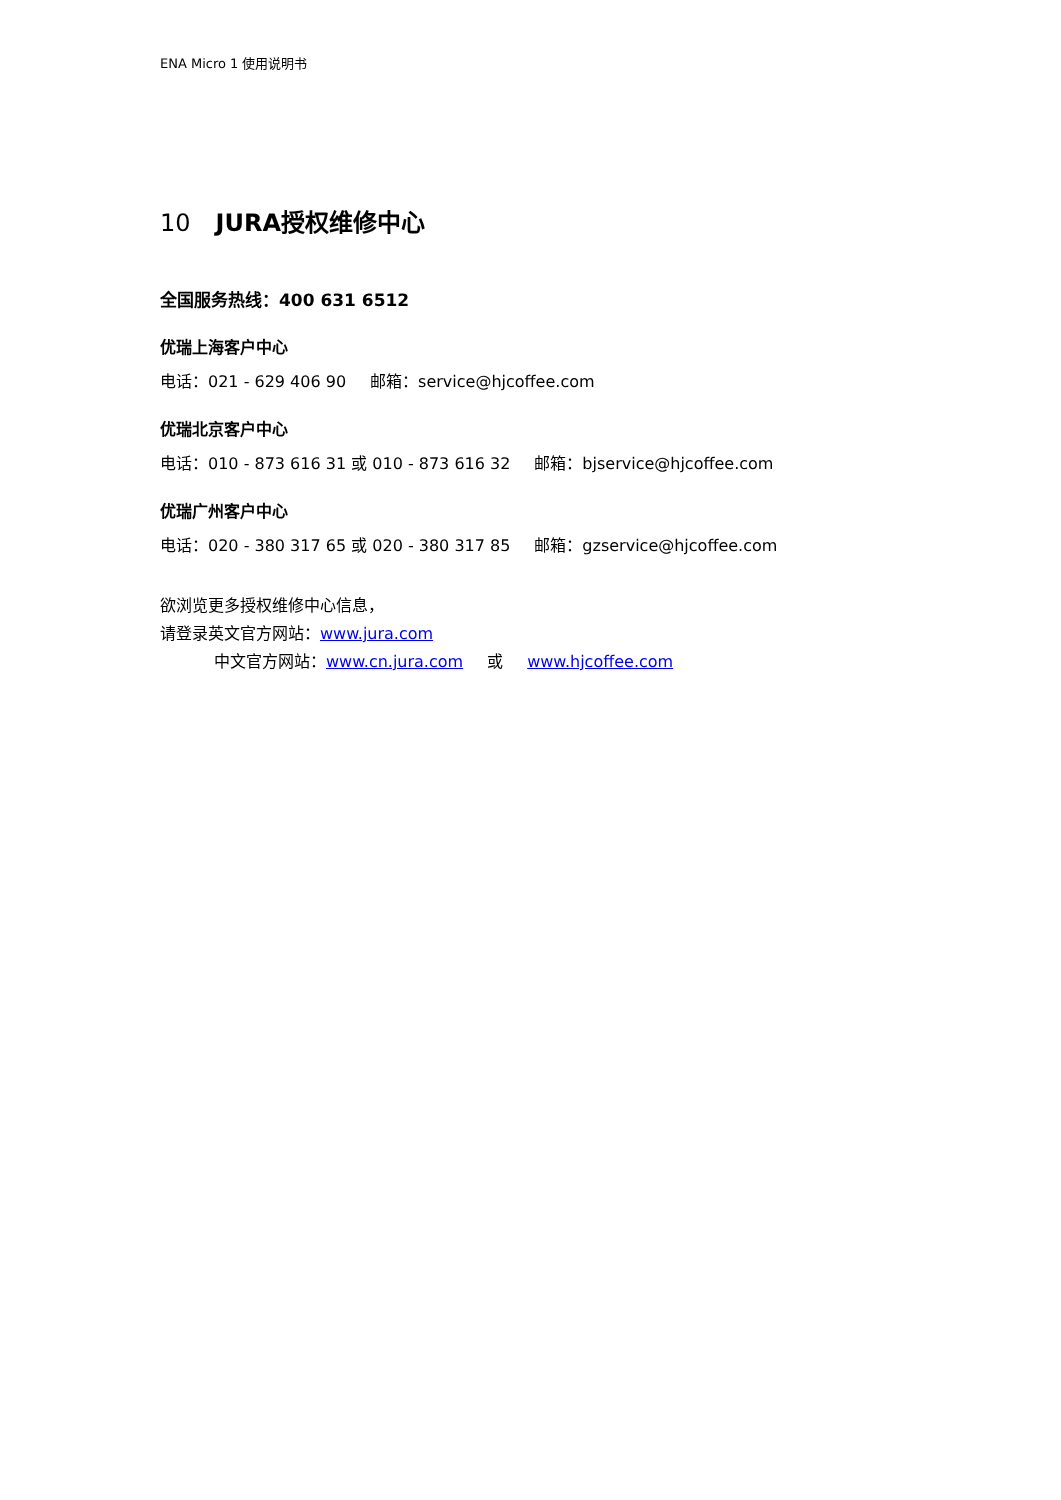ENA Micro 1 使用说明书
10 JURA授权维修中心
全国服务热线：400 631 6512
优瑞上海客户中心
电话：021 - 629 406 90 邮箱：service@hjcoffee.com
优瑞北京客户中心
电话：010 - 873 616 31 或 010 - 873 616 32 邮箱：bjservice@hjcoffee.com
优瑞广州客户中心
电话：020 - 380 317 65 或 020 - 380 317 85 邮箱：gzservice@hjcoffee.com
欲浏览更多授权维修中心信息，
请登录英文官方网站：www.jura.com
中文官方网站：www.cn.jura.com 或 www.hjcoffee.com